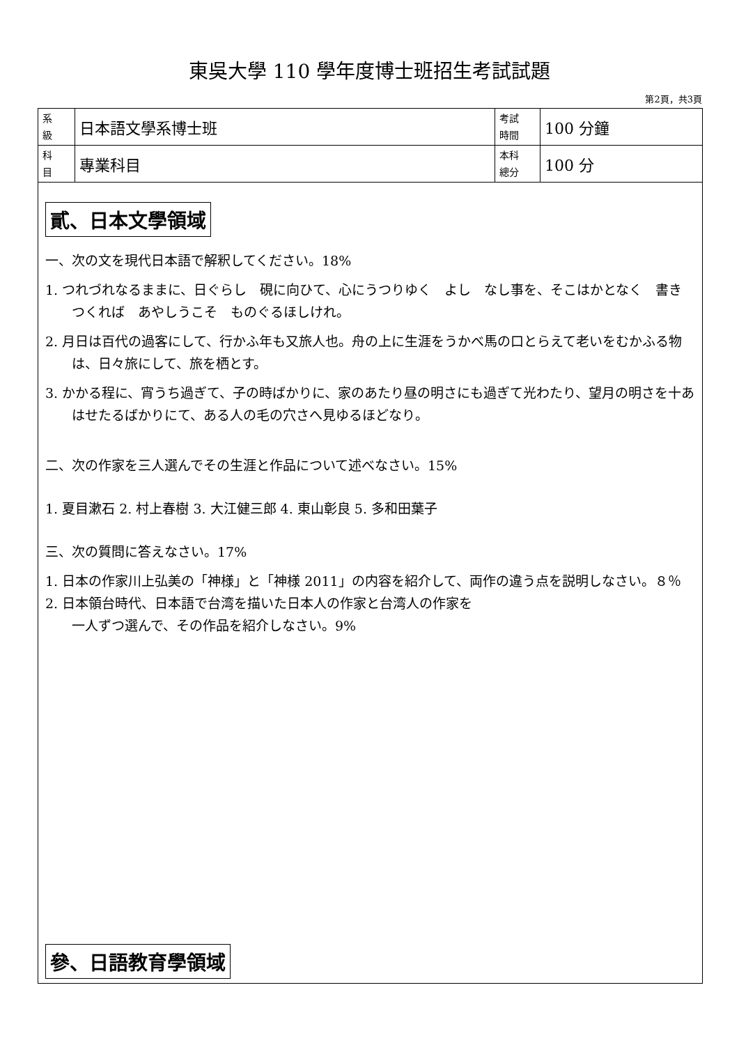東吳大學 110 學年度博士班招生考試試題
第2頁，共3頁
| 系 級 | 日本語文學系博士班 | 考試 時間 | 100 分鐘 |
| 科 目 | 專業科目 | 本科 總分 | 100 分 |
貳、日本文學領域
一、次の文を現代日本語で解釈してください。18%
1. つれづれなるままに、日ぐらし　硯に向ひて、心にうつりゆく　よし　なし事を、そこはかとなく　書きつくれば　あやしうこそ　ものぐるほしけれ。
2. 月日は百代の過客にして、行かふ年も又旅人也。舟の上に生涯をうかべ馬の口とらえて老いをむかふる物は、日々旅にして、旅を栖とす。
3. かかる程に、宵うち過ぎて、子の時ばかりに、家のあたり昼の明さにも過ぎて光わたり、望月の明さを十あはせたるばかりにて、ある人の毛の穴さへ見ゆるほどなり。
二、次の作家を三人選んでその生涯と作品について述べなさい。15%
1. 夏目漱石 2. 村上春樹 3. 大江健三郎 4. 東山彰良 5. 多和田葉子
三、次の質問に答えなさい。17%
1. 日本の作家川上弘美の「神様」と「神様 2011」の内容を紹介して、両作の違う点を説明しなさい。８％
2. 日本領台時代、日本語で台湾を描いた日本人の作家と台湾人の作家を
一人ずつ選んで、その作品を紹介しなさい。9%
參、日語教育學領域